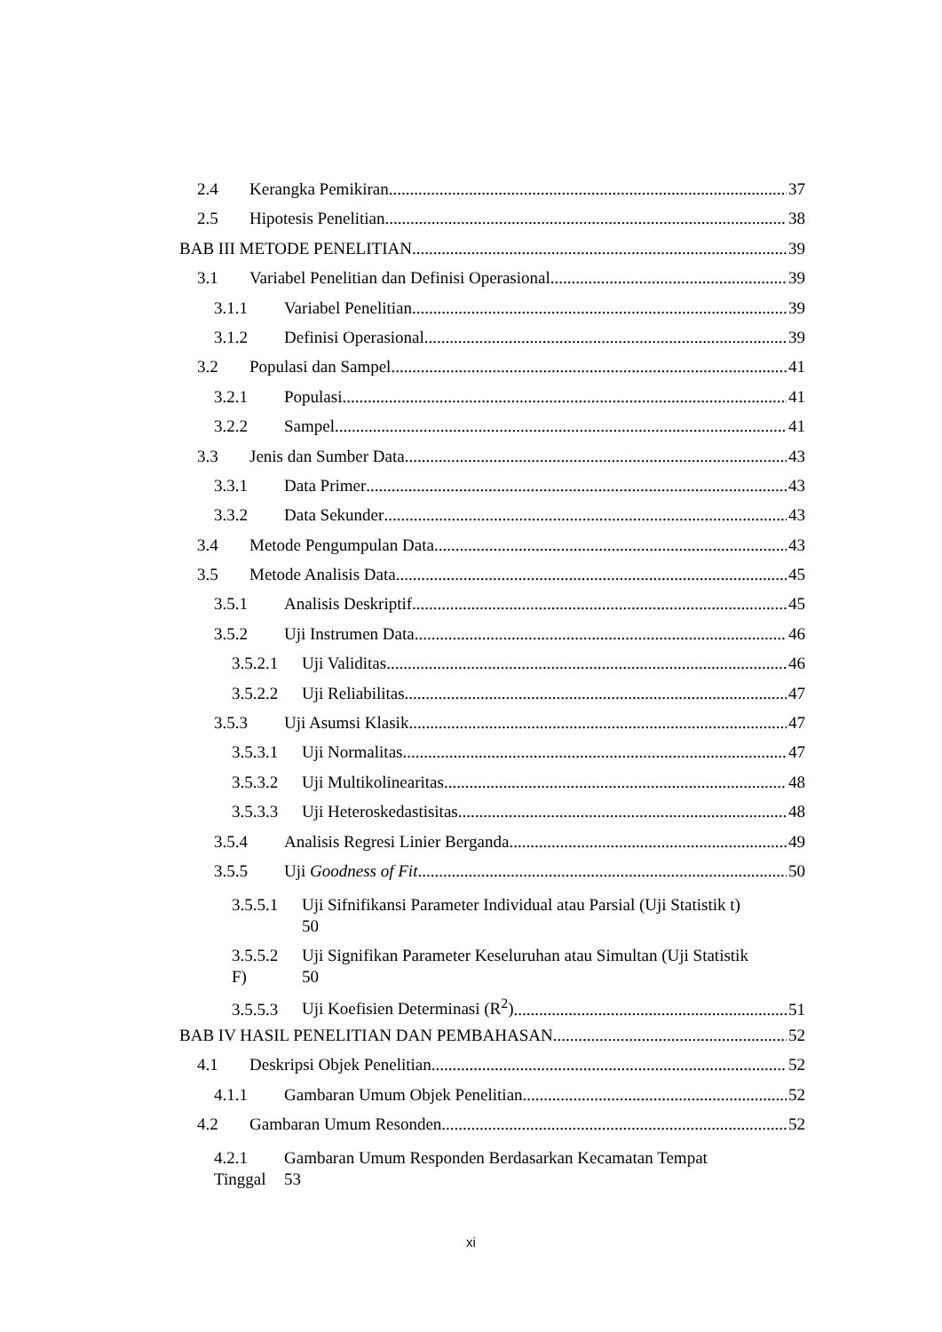2.4 Kerangka Pemikiran 37
2.5 Hipotesis Penelitian 38
BAB III METODE PENELITIAN 39
3.1 Variabel Penelitian dan Definisi Operasional 39
3.1.1 Variabel Penelitian 39
3.1.2 Definisi Operasional 39
3.2 Populasi dan Sampel 41
3.2.1 Populasi 41
3.2.2 Sampel 41
3.3 Jenis dan Sumber Data 43
3.3.1 Data Primer 43
3.3.2 Data Sekunder 43
3.4 Metode Pengumpulan Data 43
3.5 Metode Analisis Data 45
3.5.1 Analisis Deskriptif 45
3.5.2 Uji Instrumen Data 46
3.5.2.1 Uji Validitas 46
3.5.2.2 Uji Reliabilitas 47
3.5.3 Uji Asumsi Klasik 47
3.5.3.1 Uji Normalitas 47
3.5.3.2 Uji Multikolinearitas 48
3.5.3.3 Uji Heteroskedastisitas 48
3.5.4 Analisis Regresi Linier Berganda 49
3.5.5 Uji Goodness of Fit 50
3.5.5.1 Uji Sifnifikansi Parameter Individual atau Parsial (Uji Statistik t)
50
3.5.5.2
F) Uji Signifikan Parameter Keseluruhan atau Simultan (Uji Statistik
50
3.5.5.3 Uji Koefisien Determinasi (R<sup>2</sup>) 51
BAB IV HASIL PENELITIAN DAN PEMBAHASAN 52
4.1 Deskripsi Objek Penelitian 52
4.1.1 Gambaran Umum Objek Penelitian 52
4.2 Gambaran Umum Resonden 52
4.2.1
Tinggal Gambaran Umum Responden Berdasarkan Kecamatan Tempat
53
xi